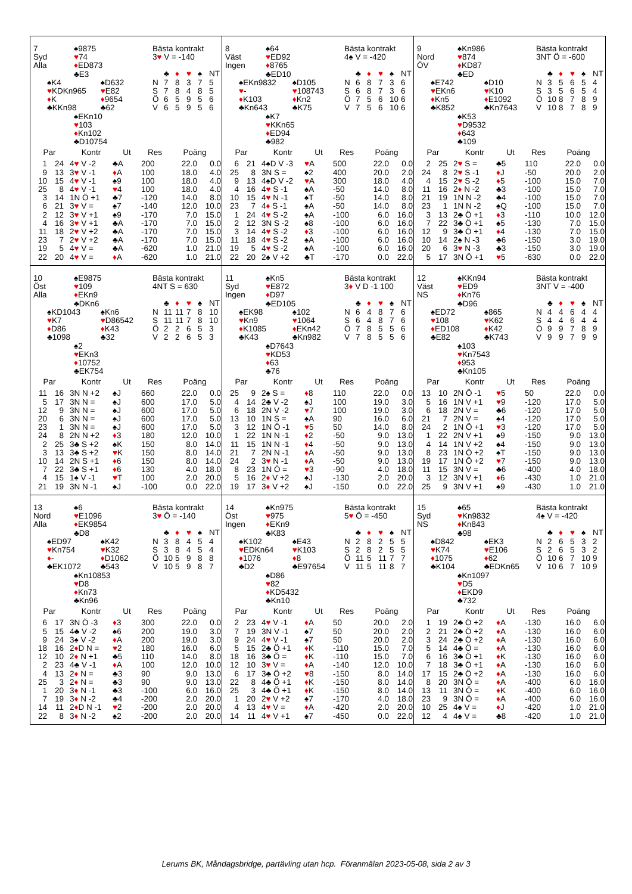| 7 ♠9875 Syd ♥ 74 Alla ♦ ED873 ♣E3 ♠K4 ♠D632 ♥ KDKn965 ♥ E82 ♦ K ♦ 9654 ♣KKn98 ♣62 ♠EKn10 ♥ 103 ♦ Kn102 ♣D10754 Bästa kontrakt 3 ♥ V = -140 / / ♣ / ♦ / ♥ / ♠ / NT / / N / 7 / 8 / 3 / 7 / 5 / / S / 7 / 8 / 4 / 8 / 5 / / Ö / 6 / 5 / 9 / 5 / 6 / / V / 6 / 5 / 9 / 5 / 6 / / Par / / Kontr / Ut / Res / Poäng / / / --- / --- / --- / --- / --- / --- / --- / / 1 / 24 / 4 ♥ V -2 / ♣A / 200 / 22.0 / 0.0 / / 9 / 13 / 3 ♥ V -1 / ♦ A / 100 / 18.0 / 4.0 / / 10 / 15 / 4 ♥ V -1 / ♠9 / 100 / 18.0 / 4.0 / / 25 / 8 / 4 ♥ V -1 / ♥ 4 / 100 / 18.0 / 4.0 / / 3 / 14 / 1N Ö +1 / ♣7 / -120 / 14.0 / 8.0 / / 6 / 21 / 3 ♥ V = / ♠7 / -140 / 12.0 / 10.0 / / 2 / 12 / 3 ♥ V +1 / ♠9 / -170 / 7.0 / 15.0 / / 4 / 16 / 3 ♥ V +1 / ♣A / -170 / 7.0 / 15.0 / / 11 / 18 / 2 ♥ V +2 / ♣A / -170 / 7.0 / 15.0 / / 23 / 7 / 2 ♥ V +2 / ♣A / -170 / 7.0 / 15.0 / / 19 / 5 / 4 ♥ V = / ♣A / -620 / 1.0 / 21.0 / / 22 / 20 / 4 ♥ V = / ♦ A / -620 / 1.0 / 21.0 / | 8 ♠64 Väst ♥ ED92 Ingen ♦ 8765 ♣ED10 ♠EKn9832 ♠D105 ♥ - ♥ 108743 ♦ K103 ♦ Kn2 ♣Kn643 ♣K75 ♠K7 ♥ KKn65 ♦ ED94 ♣982 Bästa kontrakt 4♠ V = -420 / / ♣ / ♦ / ♥ / ♠ / NT / / N / 6 / 8 / 7 / 3 / 6 / / S / 6 / 8 / 7 / 3 / 6 / / Ö / 7 / 5 / 6 / 10 / 6 / / V / 7 / 5 / 6 / 10 / 6 / / Par / / Kontr / Ut / Res / Poäng / / / --- / --- / --- / --- / --- / --- / --- / / 6 / 21 / 4♠D V -3 / ♥ A / 500 / 22.0 / 0.0 / / 25 / 8 / 3N S = / ♠2 / 400 / 20.0 / 2.0 / / 9 / 13 / 4♠D V -2 / ♥ A / 300 / 18.0 / 4.0 / / 4 / 16 / 4 ♥ S -1 / ♠A / -50 / 14.0 / 8.0 / / 10 / 15 / 4 ♥ N -1 / ♠T / -50 / 14.0 / 8.0 / / 23 / 7 / 4 ♦ S -1 / ♠A / -50 / 14.0 / 8.0 / / 1 / 24 / 4 ♥ S -2 / ♠A / -100 / 6.0 / 16.0 / / 2 / 12 / 3N S -2 / ♠8 / -100 / 6.0 / 16.0 / / 3 / 14 / 4 ♥ S -2 / ♦ 3 / -100 / 6.0 / 16.0 / / 11 / 18 / 4 ♥ S -2 / ♠A / -100 / 6.0 / 16.0 / / 19 / 5 / 4 ♥ S -2 / ♠A / -100 / 6.0 / 16.0 / / 22 / 20 / 2♠ V +2 / ♣T / -170 / 0.0 / 22.0 / | 9 ♠Kn986 Nord ♥ 874 ÖV ♦ KD87 ♣ED ♠E742 ♠D10 ♥ EKn6 ♥ K10 ♦ Kn5 ♦ E1092 ♣K852 ♣Kn7643 ♠K53 ♥ D9532 ♦ 643 ♣109 Bästa kontrakt 3NT Ö = -600 / / ♣ / ♦ / ♥ / ♠ / NT / / N / 3 / 5 / 6 / 5 / 4 / / S / 3 / 5 / 6 / 5 / 4 / / Ö / 10 / 8 / 7 / 8 / 9 / / V / 10 / 8 / 7 / 8 / 9 / / Par / / Kontr / Ut / Res / Poäng / / / --- / --- / --- / --- / --- / --- / --- / / 2 / 25 / 2 ♥ S = / ♣5 / 110 / 22.0 / 0.0 / / 24 / 8 / 2 ♥ S -1 / ♦ J / -50 / 20.0 / 2.0 / / 4 / 15 / 2 ♥ S -2 / ♦ 5 / -100 / 15.0 / 7.0 / / 11 / 16 / 2 ♦ N -2 / ♣3 / -100 / 15.0 / 7.0 / / 21 / 19 / 1N N -2 / ♣4 / -100 / 15.0 / 7.0 / / 23 / 1 / 1N N -2 / ♠Q / -100 / 15.0 / 7.0 / / 3 / 13 / 2♣ Ö +1 / ♦ 3 / -110 / 10.0 / 12.0 / / 7 / 22 / 3♣ Ö +1 / ♠5 / -130 / 7.0 / 15.0 / / 12 / 9 / 3♣ Ö +1 / ♦ 4 / -130 / 7.0 / 15.0 / / 10 / 14 / 2♠ N -3 / ♣6 / -150 / 3.0 / 19.0 / / 20 / 6 / 3 ♥ N -3 / ♣3 / -150 / 3.0 / 19.0 / / 5 / 17 / 3N Ö +1 / ♥ 5 / -630 / 0.0 / 22.0 / |
| 10 ♠E9875 Öst ♥ 109 Alla ♦ EKn9 ♣DKn6 ♠KD1043 ♠Kn6 ♥ K7 ♥ D86542 ♦ D86 ♦ K43 ♣1098 ♣32 ♠2 ♥ EKn3 ♦ 10752 ♣EK754 Bästa kontrakt 4NT S = 630 / / ♣ / ♦ / ♥ / ♠ / NT / / N / 11 / 11 / 7 / 8 / 10 / / S / 11 / 11 / 7 / 8 / 10 / / Ö / 2 / 2 / 6 / 5 / 3 / / V / 2 / 2 / 6 / 5 / 3 / / Par / / Kontr / Ut / Res / Poäng / / / --- / --- / --- / --- / --- / --- / --- / / 11 / 16 / 3N N +2 / ♠J / 660 / 22.0 / 0.0 / / 5 / 17 / 3N N = / ♠J / 600 / 17.0 / 5.0 / / 12 / 9 / 3N N = / ♠J / 600 / 17.0 / 5.0 / / 20 / 6 / 3N N = / ♠J / 600 / 17.0 / 5.0 / / 23 / 1 / 3N N = / ♠J / 600 / 17.0 / 5.0 / / 24 / 8 / 2N N +2 / ♦ 3 / 180 / 12.0 / 10.0 / / 2 / 25 / 3♣ S +2 / ♠K / 150 / 8.0 / 14.0 / / 3 / 13 / 3♣ S +2 / ♥ K / 150 / 8.0 / 14.0 / / 10 / 14 / 2N S +1 / ♦ 6 / 150 / 8.0 / 14.0 / / 7 / 22 / 3♣ S +1 / ♦ 6 / 130 / 4.0 / 18.0 / / 4 / 15 / 1♠ V -1 / ♥ T / 100 / 2.0 / 20.0 / / 21 / 19 / 3N N -1 / ♠J / -100 / 0.0 / 22.0 / | 11 ♠Kn5 Syd ♥ E872 Ingen ♦ D97 ♣ED105 ♠EK98 ♠102 ♥ Kn9 ♥ 1064 ♦ K1085 ♦ EKn42 ♣K43 ♣Kn982 ♠D7643 ♥ KD53 ♦ 63 ♣76 Bästa kontrakt 3 ♦ V D -1 100 / / ♣ / ♦ / ♥ / ♠ / NT / / N / 6 / 4 / 8 / 7 / 6 / / S / 6 / 4 / 8 / 7 / 6 / / Ö / 7 / 8 / 5 / 5 / 6 / / V / 7 / 8 / 5 / 5 / 6 / / Par / / Kontr / Ut / Res / Poäng / / / --- / --- / --- / --- / --- / --- / --- / / 25 / 9 / 2♠ S = / ♦ 8 / 110 / 22.0 / 0.0 / / 4 / 14 / 2♣ V -2 / ♠J / 100 / 19.0 / 3.0 / / 6 / 18 / 2N V -2 / ♥ 7 / 100 / 19.0 / 3.0 / / 13 / 10 / 1N S = / ♠A / 90 / 16.0 / 6.0 / / 3 / 12 / 1N Ö -1 / ♥ 5 / 50 / 14.0 / 8.0 / / 1 / 22 / 1N N -1 / ♦ 2 / -50 / 9.0 / 13.0 / / 11 / 15 / 1N N -1 / ♦ 4 / -50 / 9.0 / 13.0 / / 21 / 7 / 2N N -1 / ♦ A / -50 / 9.0 / 13.0 / / 24 / 2 / 3 ♥ N -1 / ♦ A / -50 / 9.0 / 13.0 / / 8 / 23 / 1N Ö = / ♥ 3 / -90 / 4.0 / 18.0 / / 5 / 16 / 2 ♦ V +2 / ♠J / -130 / 2.0 / 20.0 / / 19 / 17 / 3 ♦ V +2 / ♠J / -150 / 0.0 / 22.0 / | 12 ♠KKn94 Väst ♥ ED9 NS ♦ Kn76 ♣D96 ♠ED72 ♠865 ♥ 108 ♥ K62 ♦ ED108 ♦ K42 ♣E82 ♣K743 ♠103 ♥ Kn7543 ♦ 953 ♣Kn105 Bästa kontrakt 3NT V = -400 / / ♣ / ♦ / ♥ / ♠ / NT / / N / 4 / 4 / 6 / 4 / 4 / / S / 4 / 4 / 6 / 4 / 4 / / Ö / 9 / 9 / 7 / 8 / 9 / / V / 9 / 9 / 7 / 9 / 9 / / Par / / Kontr / Ut / Res / Poäng / / / --- / --- / --- / --- / --- / --- / --- / / 13 / 10 / 2N Ö -1 / ♥ 5 / 50 / 22.0 / 0.0 / / 5 / 16 / 1N V +1 / ♥ 9 / -120 / 17.0 / 5.0 / / 6 / 18 / 2N V = / ♣6 / -120 / 17.0 / 5.0 / / 21 / 7 / 2N V = / ♠4 / -120 / 17.0 / 5.0 / / 24 / 2 / 1N Ö +1 / ♥ 3 / -120 / 17.0 / 5.0 / / 1 / 22 / 2N V +1 / ♠9 / -150 / 9.0 / 13.0 / / 4 / 14 / 1N V +2 / ♠4 / -150 / 9.0 / 13.0 / / 8 / 23 / 1N Ö +2 / ♠T / -150 / 9.0 / 13.0 / / 19 / 17 / 1N Ö +2 / ♥ 7 / -150 / 9.0 / 13.0 / / 11 / 15 / 3N V = / ♣6 / -400 / 4.0 / 18.0 / / 3 / 12 / 3N V +1 / ♦ 6 / -430 / 1.0 / 21.0 / / 25 / 9 / 3N V +1 / ♠9 / -430 / 1.0 / 21.0 / |
| 13 ♠6 Nord ♥ E1096 Alla ♦ EK9854 ♣D8 ♠ED97 ♠K42 ♥ Kn754 ♥ K32 ♦ - ♦ D1062 ♣EK1072 ♣543 ♠Kn10853 ♥ D8 ♦ Kn73 ♣Kn96 Bästa kontrakt 3 ♥ Ö = -140 / / ♣ / ♦ / ♥ / ♠ / NT / / N / 3 / 8 / 4 / 5 / 4 / / S / 3 / 8 / 4 / 5 / 4 / / Ö / 10 / 5 / 9 / 8 / 8 / / V / 10 / 5 / 9 / 8 / 7 / / Par / / Kontr / Ut / Res / Poäng / / / --- / --- / --- / --- / --- / --- / --- / / 6 / 17 / 3N Ö -3 / ♦ 3 / 300 / 22.0 / 0.0 / / 5 / 15 / 4♣ V -2 / ♠6 / 200 / 19.0 / 3.0 / / 9 / 24 / 3♠ V -2 / ♦ A / 200 / 19.0 / 3.0 / / 18 / 16 / 2 ♦ D N = / ♥ 2 / 180 / 16.0 / 6.0 / / 12 / 10 / 2 ♦ N +1 / ♣5 / 110 / 14.0 / 8.0 / / 2 / 23 / 4♣ V -1 / ♦ A / 100 / 12.0 / 10.0 / / 4 / 13 / 2 ♦ N = / ♣3 / 90 / 9.0 / 13.0 / / 25 / 3 / 2 ♦ N = / ♣3 / 90 / 9.0 / 13.0 / / 1 / 20 / 3 ♦ N -1 / ♣3 / -100 / 6.0 / 16.0 / / 7 / 19 / 3 ♦ N -2 / ♣4 / -200 / 2.0 / 20.0 / / 14 / 11 / 2 ♦ D N -1 / ♥ 2 / -200 / 2.0 / 20.0 / / 22 / 8 / 3 ♦ N -2 / ♠2 / -200 / 2.0 / 20.0 / | 14 ♠Kn975 Öst ♥ 975 Ingen ♦ EKn9 ♣K83 ♠K102 ♠E43 ♥ EDKn64 ♥ K103 ♦ 1076 ♦ 8 ♣D2 ♣E97654 ♠D86 ♥ 82 ♦ KD5432 ♣Kn10 Bästa kontrakt 5 ♥ Ö = -450 / / ♣ / ♦ / ♥ / ♠ / NT / / N / 2 / 8 / 2 / 5 / 5 / / S / 2 / 8 / 2 / 5 / 5 / / Ö / 11 / 5 / 11 / 7 / 7 / / V / 11 / 5 / 11 / 8 / 7 / / Par / / Kontr / Ut / Res / Poäng / / / --- / --- / --- / --- / --- / --- / --- / / 2 / 23 / 4 ♥ V -1 / ♦ A / 50 / 20.0 / 2.0 / / 7 / 19 / 3N V -1 / ♠7 / 50 / 20.0 / 2.0 / / 9 / 24 / 4 ♥ V -1 / ♠7 / 50 / 20.0 / 2.0 / / 5 / 15 / 2♣ Ö +1 / ♦ K / -110 / 15.0 / 7.0 / / 18 / 16 / 3♣ Ö = / ♦ K / -110 / 15.0 / 7.0 / / 12 / 10 / 3 ♥ V = / ♦ A / -140 / 12.0 / 10.0 / / 6 / 17 / 3♣ Ö +2 / ♥ 8 / -150 / 8.0 / 14.0 / / 22 / 8 / 4♣ Ö +1 / ♦ K / -150 / 8.0 / 14.0 / / 25 / 3 / 4♣ Ö +1 / ♦ K / -150 / 8.0 / 14.0 / / 1 / 20 / 2 ♥ V +2 / ♠7 / -170 / 4.0 / 18.0 / / 4 / 13 / 4 ♥ V = / ♦ A / -420 / 2.0 / 20.0 / / 14 / 11 / 4 ♥ V +1 / ♠7 / -450 / 0.0 / 22.0 / | 15 ♠65 Syd ♥ Kn9832 NS ♦ Kn843 ♣98 ♠D842 ♠EK3 ♥ K74 ♥ E106 ♦ 1075 ♦ 62 ♣K104 ♣EDKn65 ♠Kn1097 ♥ D5 ♦ EKD9 ♣732 Bästa kontrakt 4♠ V = -420 / / ♣ / ♦ / ♥ / ♠ / NT / / N / 2 / 6 / 5 / 3 / 2 / / S / 2 / 6 / 5 / 3 / 2 / / Ö / 10 / 6 / 7 / 10 / 9 / / V / 10 / 6 / 7 / 10 / 9 / / Par / / Kontr / Ut / Res / Poäng / / / --- / --- / --- / --- / --- / --- / --- / / 1 / 19 / 2♣ Ö +2 / ♦ A / -130 / 16.0 / 6.0 / / 2 / 21 / 2♣ Ö +2 / ♦ A / -130 / 16.0 / 6.0 / / 3 / 24 / 2♣ Ö +2 / ♦ A / -130 / 16.0 / 6.0 / / 5 / 14 / 4♣ Ö = / ♦ A / -130 / 16.0 / 6.0 / / 6 / 16 / 3♣ Ö +1 / ♦ K / -130 / 16.0 / 6.0 / / 7 / 18 / 3♣ Ö +1 / ♦ A / -130 / 16.0 / 6.0 / / 17 / 15 / 2♣ Ö +2 / ♦ A / -130 / 16.0 / 6.0 / / 8 / 20 / 3N Ö = / ♦ A / -400 / 6.0 / 16.0 / / 13 / 11 / 3N Ö = / ♦ K / -400 / 6.0 / 16.0 / / 23 / 9 / 3N Ö = / ♦ A / -400 / 6.0 / 16.0 / / 10 / 25 / 4♠ V = / ♦ J / -420 / 1.0 / 21.0 / / 12 / 4 / 4♠ V = / ♣8 / -420 / 1.0 / 21.0 / |
Lerums BK, Måndagsbridge, partävling utan hcp. Föranmälan 2023-05-08, sida 2 av 3